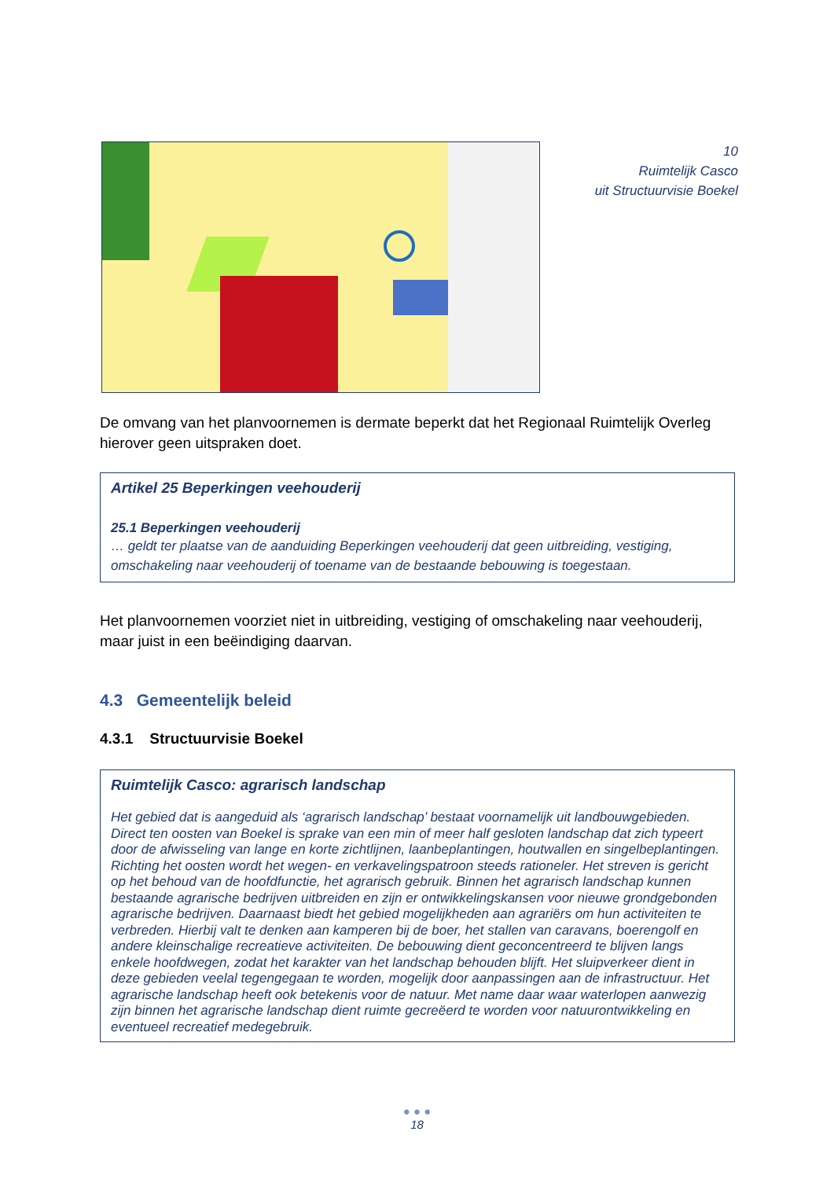10
Ruimtelijk Casco
uit Structuurvisie Boekel
De omvang van het planvoornemen is dermate beperkt dat het Regionaal Ruimtelijk Overleg hierover geen uitspraken doet.
Artikel 25 Beperkingen veehouderij
25.1 Beperkingen veehouderij
… geldt ter plaatse van de aanduiding Beperkingen veehouderij dat geen uitbreiding, vestiging, omschakeling naar veehouderij of toename van de bestaande bebouwing is toegestaan.
Het planvoornemen voorziet niet in uitbreiding, vestiging of omschakeling naar veehouderij, maar juist in een beëindiging daarvan.
4.3 Gemeentelijk beleid
4.3.1 Structuurvisie Boekel
Ruimtelijk Casco: agrarisch landschap
Het gebied dat is aangeduid als ‘agrarisch landschap’ bestaat voornamelijk uit landbouwgebieden. Direct ten oosten van Boekel is sprake van een min of meer half gesloten landschap dat zich typeert door de afwisseling van lange en korte zichtlijnen, laanbeplantingen, houtwallen en singelbeplantingen. Richting het oosten wordt het wegen- en verkavelingspatroon steeds rationeler. Het streven is gericht op het behoud van de hoofdfunctie, het agrarisch gebruik. Binnen het agrarisch landschap kunnen bestaande agrarische bedrijven uitbreiden en zijn er ontwikkelingskansen voor nieuwe grondgebonden agrarische bedrijven. Daarnaast biedt het gebied mogelijkheden aan agrariërs om hun activiteiten te verbreden. Hierbij valt te denken aan kamperen bij de boer, het stallen van caravans, boerengolf en andere kleinschalige recreatieve activiteiten. De bebouwing dient geconcentreerd te blijven langs enkele hoofdwegen, zodat het karakter van het landschap behouden blijft. Het sluipverkeer dient in deze gebieden veelal tegengegaan te worden, mogelijk door aanpassingen aan de infrastructuur. Het agrarische landschap heeft ook betekenis voor de natuur. Met name daar waar waterlopen aanwezig zijn binnen het agrarische landschap dient ruimte gecreëerd te worden voor natuurontwikkeling en eventueel recreatief medegebruik.
● ● ●
18